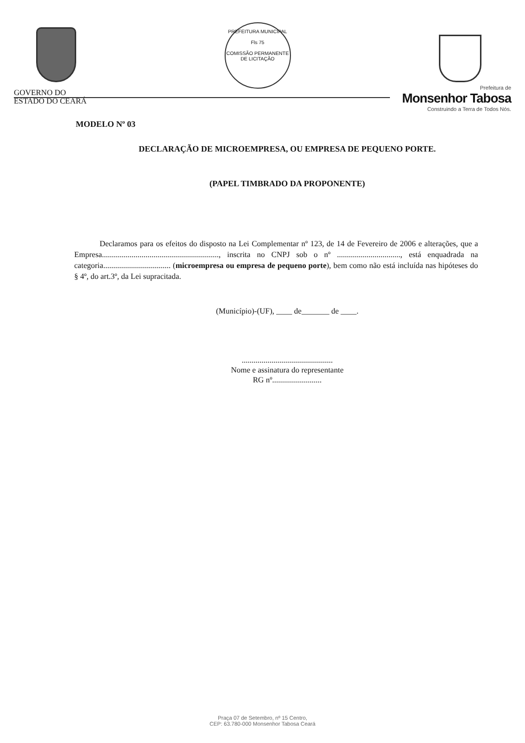GOVERNO DO
ESTADO DO CEARÁ
PREFEITURA MUNICIPAL
Fls 75
COMISSÃO PERMANENTE DE LICITAÇÃO
Prefeitura de
Monsenhor Tabosa
Construindo a Terra de Todos Nós.
MODELO Nº 03
DECLARAÇÃO DE MICROEMPRESA, OU EMPRESA DE PEQUENO PORTE.
(PAPEL TIMBRADO DA PROPONENTE)
Declaramos para os efeitos do disposto na Lei Complementar nº 123, de 14 de Fevereiro de 2006 e alterações, que a Empresa..........................................................., inscrita no CNPJ sob o nº ................................, está enquadrada na categoria.................................. (microempresa ou empresa de pequeno porte), bem como não está incluída nas hipóteses do § 4º, do art.3º, da Lei supracitada.
(Município)-(UF), ____ de_______ de ____.
..............................................
Nome e assinatura do representante
RG nº.........................
Praça 07 de Setembro, nº 15 Centro,
CEP: 63.780-000 Monsenhor Tabosa Ceará